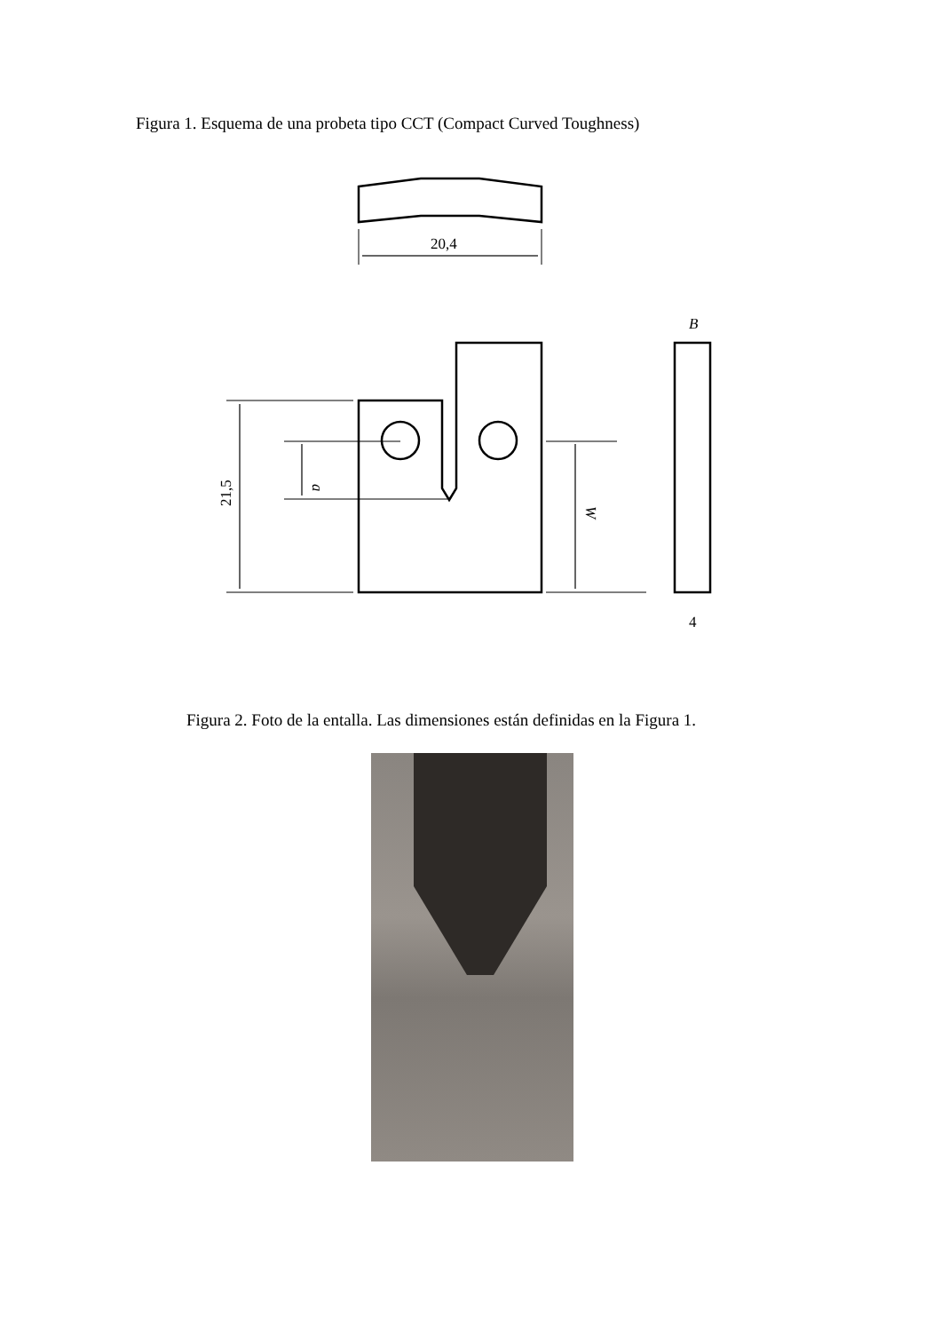Figura 1. Esquema de una probeta tipo CCT (Compact Curved Toughness)
20,4
B
4
21,5
a
W
Figura 2. Foto de la entalla. Las dimensiones están definidas en la Figura 1.